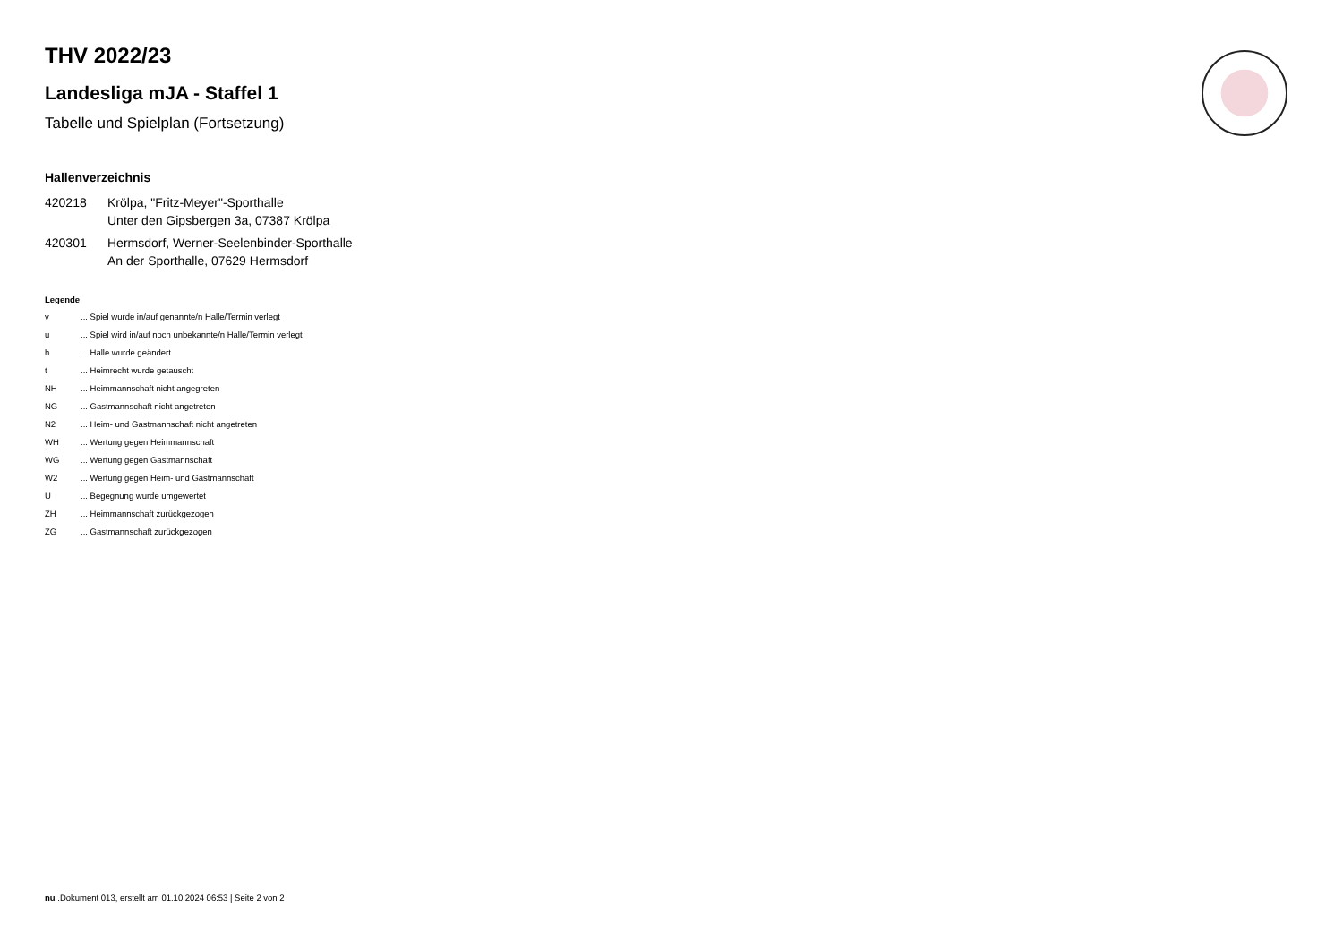THV 2022/23
Landesliga mJA - Staffel 1
Tabelle und Spielplan (Fortsetzung)
Hallenverzeichnis
420218 Krölpa, "Fritz-Meyer"-Sporthalle
Unter den Gipsbergen 3a, 07387 Krölpa
420301 Hermsdorf, Werner-Seelenbinder-Sporthalle
An der Sporthalle, 07629 Hermsdorf
Legende
v ... Spiel wurde in/auf genannte/n Halle/Termin verlegt
u ... Spiel wird in/auf noch unbekannte/n Halle/Termin verlegt
h ... Halle wurde geändert
t ... Heimrecht wurde getauscht
NH ... Heimmannschaft nicht angegreten
NG ... Gastmannschaft nicht angetreten
N2 ... Heim- und Gastmannschaft nicht angetreten
WH ... Wertung gegen Heimmannschaft
WG ... Wertung gegen Gastmannschaft
W2 ... Wertung gegen Heim- und Gastmannschaft
U ... Begegnung wurde umgewertet
ZH ... Heimmannschaft zurückgezogen
ZG ... Gastmannschaft zurückgezogen
nu .Dokument 013, erstellt am 01.10.2024 06:53 | Seite 2 von 2